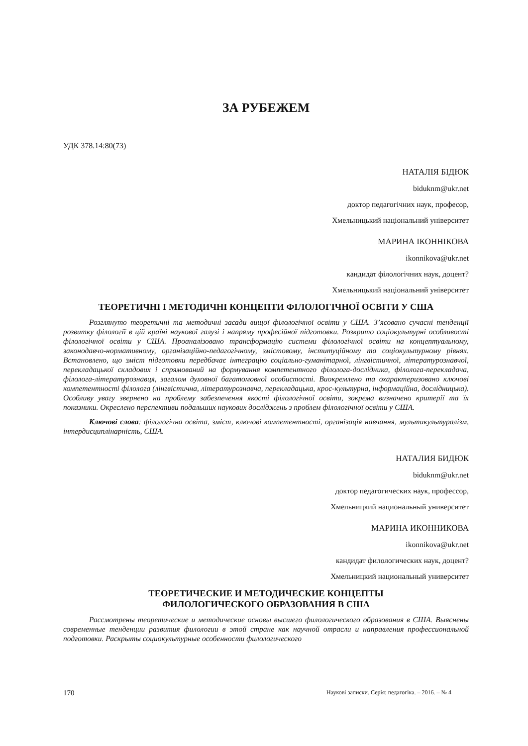ЗА РУБЕЖЕМ
УДК 378.14:80(73)
НАТАЛІЯ БІДЮК
biduknm@ukr.net
доктор педагогічних наук, професор,
Хмельницький національний університет
МАРИНА ІКОННІКОВА
ikonnikova@ukr.net
кандидат філологічних наук, доцент?
Хмельницький національний університет
ТЕОРЕТИЧНІ І МЕТОДИЧНІ КОНЦЕПТИ ФІЛОЛОГІЧНОЇ ОСВІТИ У США
Розглянуто теоретичні та методичні засади вищої філологічної освіти у США. З’ясовано сучасні тенденції розвитку філології в цій країні наукової галузі і напряму професійної підготовки. Розкрито соціокультурні особливості філологічної освіти у США. Проаналізовано трансформацію системи філологічної освіти на концептуальному, законодавчо-нормативному, організаційно-педагогічному, змістовому, інституційному та соціокультурному рівнях. Встановлено, що зміст підготовки передбачає інтеграцію соціально-гуманітарної, лінгвістичної, літературознавчої, перекладацької складових і спрямований на формування компетентного філолога-дослідника, філолога-перекладача, філолога-літературознавця, загалом духовної багатомовної особистості. Виокремлено та охарактеризовано ключові компетентності філолога (лінгвістична, літературознавча, перекладацька, крос-культурна, інформаційна, дослідницька). Особливу увагу звернено на проблему забезпечення якості філологічної освіти, зокрема визначено критерії та їх показники. Окреслено перспективи подальших наукових досліджень з проблем філологічної освіти у США.
Ключові слова: філологічна освіта, зміст, ключові компетентності, організація навчання, мультикультуралізм, інтердисциплінарність, США.
НАТАЛИЯ БИДЮК
biduknm@ukr.net
доктор педагогических наук, профессор,
Хмельницкий национальный университет
МАРИНА ИКОННИКОВА
ikonnikova@ukr.net
кандидат филологических наук, доцент?
Хмельницкий национальный университет
ТЕОРЕТИЧЕСКИЕ И МЕТОДИЧЕСКИЕ КОНЦЕПТЫ
ФИЛОЛОГИЧЕСКОГО ОБРАЗОВАНИЯ В США
Рассмотрены теоретические и методические основы высшего филологического образования в США. Выяснены современные тенденции развития филологии в этой стране как научной отрасли и направления профессиональной подготовки. Раскрыты социокультурные особенности филологического
170 Наукові записки. Серія: педагогіка. – 2016. – № 4